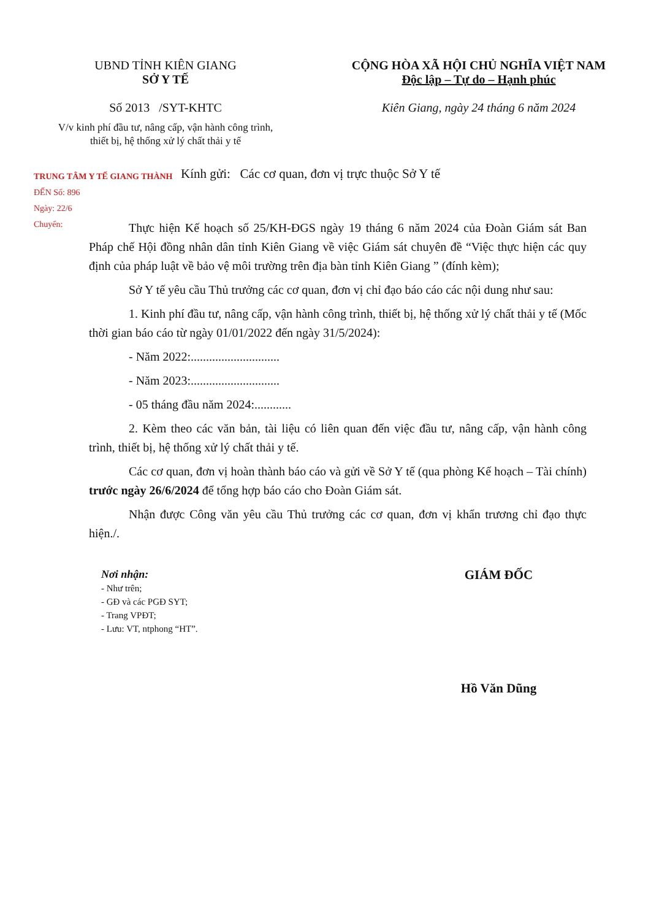UBND TỈNH KIÊN GIANG
SỞ Y TẾ
Số 2013 /SYT-KHTC
V/v kinh phí đầu tư, nâng cấp, vận hành công trình, thiết bị, hệ thống xử lý chất thải y tế
CỘNG HÒA XÃ HỘI CHỦ NGHĨA VIỆT NAM
Độc lập – Tự do – Hạnh phúc
Kiên Giang, ngày 24 tháng 6 năm 2024
TRUNG TÂM Y TẾ GIANG THÀNH
ĐẾN Số: 896
Ngày: 22/6
Chuyển:
Kính gửi: Các cơ quan, đơn vị trực thuộc Sở Y tế
Thực hiện Kế hoạch số 25/KH-ĐGS ngày 19 tháng 6 năm 2024 của Đoàn Giám sát Ban Pháp chế Hội đồng nhân dân tỉnh Kiên Giang về việc Giám sát chuyên đề “Việc thực hiện các quy định của pháp luật về bảo vệ môi trường trên địa bàn tỉnh Kiên Giang ” (đính kèm);
Sở Y tế yêu cầu Thủ trưởng các cơ quan, đơn vị chỉ đạo báo cáo các nội dung như sau:
1. Kinh phí đầu tư, nâng cấp, vận hành công trình, thiết bị, hệ thống xử lý chất thải y tế (Mốc thời gian báo cáo từ ngày 01/01/2022 đến ngày 31/5/2024):
- Năm 2022:.............................
- Năm 2023:.............................
- 05 tháng đầu năm 2024:............
2. Kèm theo các văn bản, tài liệu có liên quan đến việc đầu tư, nâng cấp, vận hành công trình, thiết bị, hệ thống xử lý chất thải y tế.
Các cơ quan, đơn vị hoàn thành báo cáo và gửi về Sở Y tế (qua phòng Kế hoạch – Tài chính) trước ngày 26/6/2024 để tổng hợp báo cáo cho Đoàn Giám sát.
Nhận được Công văn yêu cầu Thủ trưởng các cơ quan, đơn vị khẩn trương chỉ đạo thực hiện./.
Nơi nhận:
- Như trên;
- GĐ và các PGĐ SYT;
- Trang VPĐT;
- Lưu: VT, ntphong “HT”.
GIÁM ĐỐC
Hồ Văn Dũng